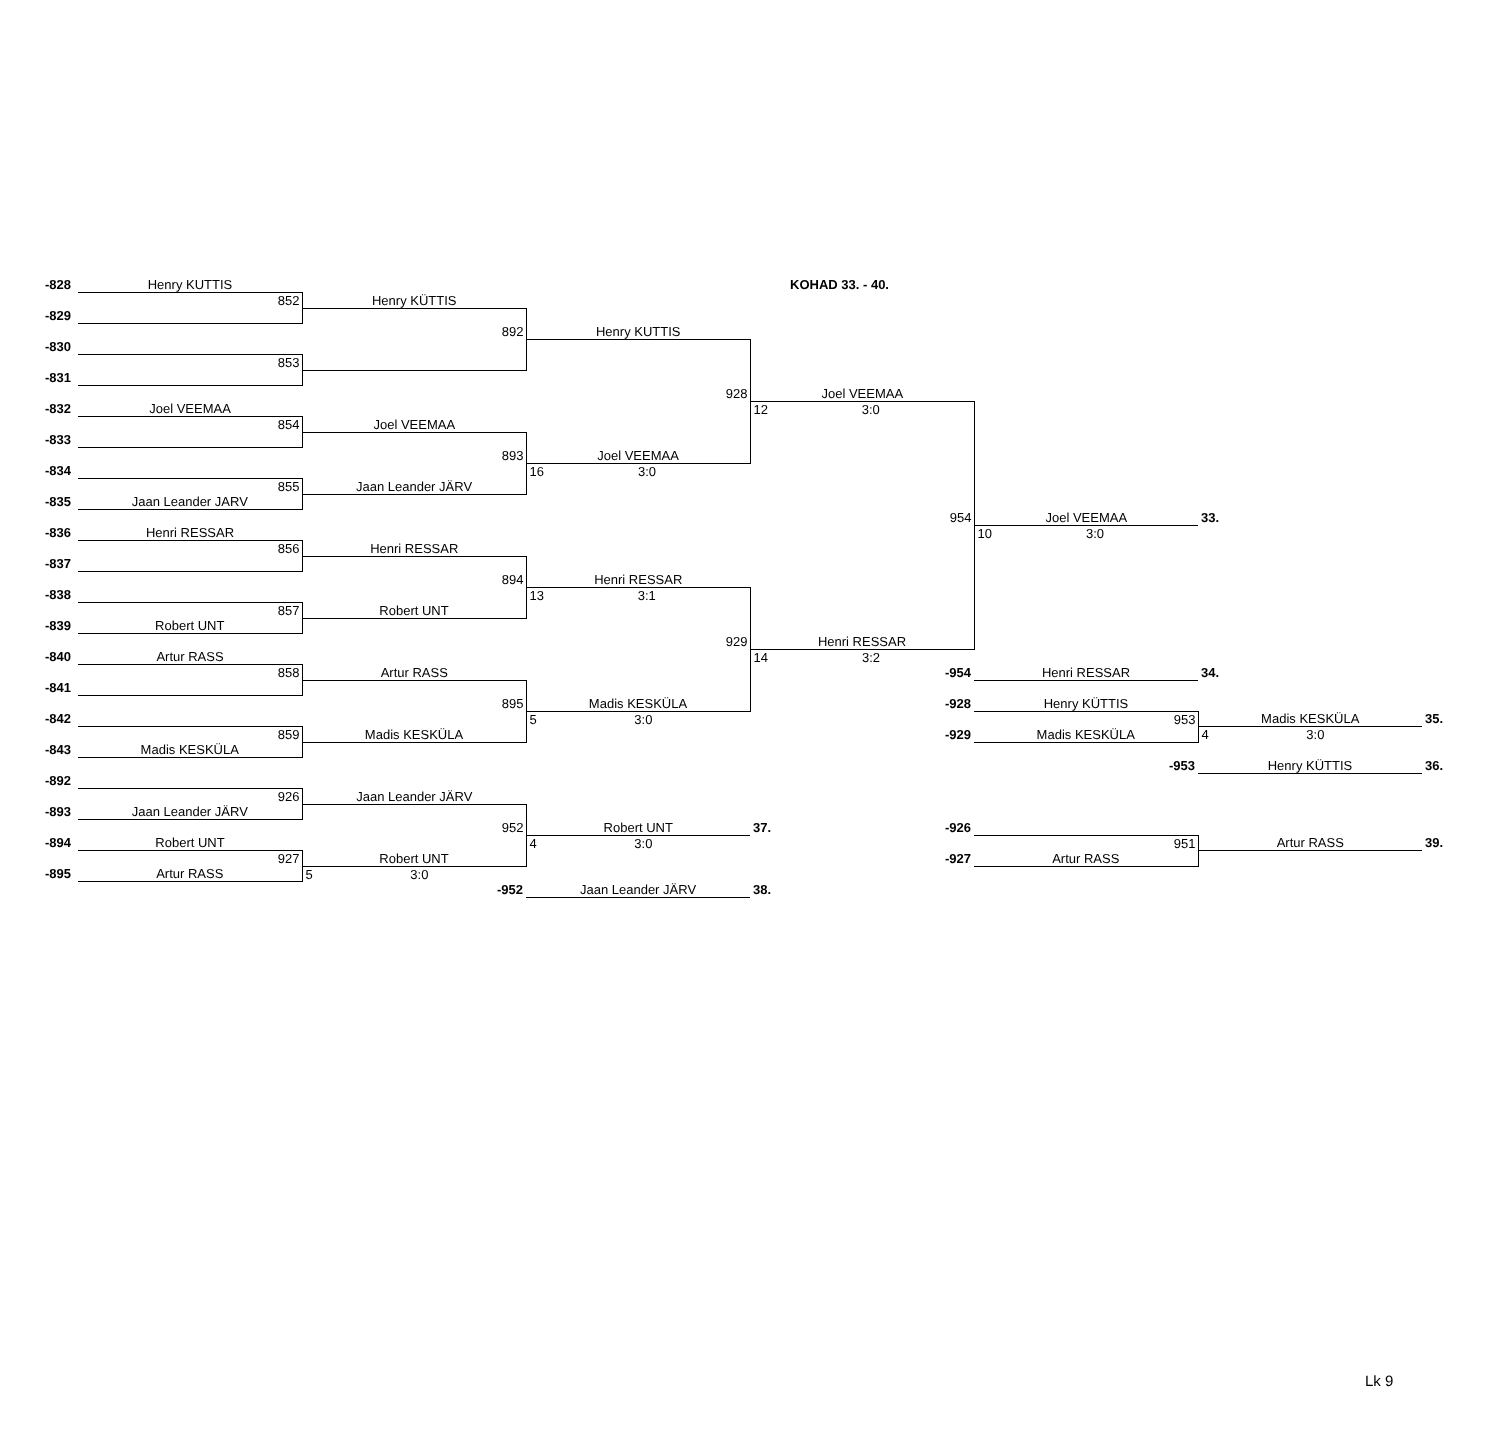| -828 | Henry KUTTIS | | | KOHAD 33. - 40. | | | |
| | 852 | Henry KÜTTIS | | | | | |
| -829 | | | | | | | |
| | | 892 | Henry KUTTIS | | | | |
| -830 | | | | | | | |
| | 853 | | | | | | |
| -831 | | | | | | | |
| | | | 928 | Joel VEEMAA | | | |
| -832 | Joel VEEMAA | | | 12 3:0 | | | |
| | 854 | Joel VEEMAA | | | | | |
| -833 | | | | | | | |
| | | 893 | Joel VEEMAA | | | | |
| -834 | | | 16 3:0 | | | | |
| | 855 | Jaan Leander JÄRV | | | | | |
| -835 | Jaan Leander JARV | | | | | | |
| | | | | 954 | Joel VEEMAA | 33. | |
| -836 | Henri RESSAR | | | | 10 3:0 | | |
| | 856 | Henri RESSAR | | | | | |
| -837 | | | | | | | |
| | | 894 | Henri RESSAR | | | | |
| -838 | | | 13 3:1 | | | | |
| | 857 | Robert UNT | | | | | |
| -839 | Robert UNT | | | | | | |
| | | | 929 | Henri RESSAR | | | |
| -840 | Artur RASS | | | 14 3:2 | | | |
| | 858 | Artur RASS | | -954 | Henri RESSAR | 34. | |
| -841 | | | | | | | |
| | | 895 | Madis KESKÜLA | -928 | Henry KÜTTIS | | |
| -842 | | | 5 3:0 | | 953 | Madis KESKÜLA | 35. |
| | 859 | Madis KESKÜLA | | -929 | Madis KESKÜLA | 4 3:0 | |
| -843 | Madis KESKÜLA | | | | | | |
| | | | | | -953 | Henry KÜTTIS | 36. |
| -892 | | | | | | | |
| | 926 | Jaan Leander JÄRV | | | | | |
| -893 | Jaan Leander JÄRV | | | | | | |
| | | 952 | Robert UNT | -926 37. | | | |
| -894 | Robert UNT | | 4 3:0 | | 951 | Artur RASS | 39. |
| | 927 | Robert UNT | | -927 | Artur RASS | | |
| -895 | Artur RASS | 5 3:0 | | | | | |
| | | -952 | Jaan Leander JÄRV | 38. | | | |
Lk 9